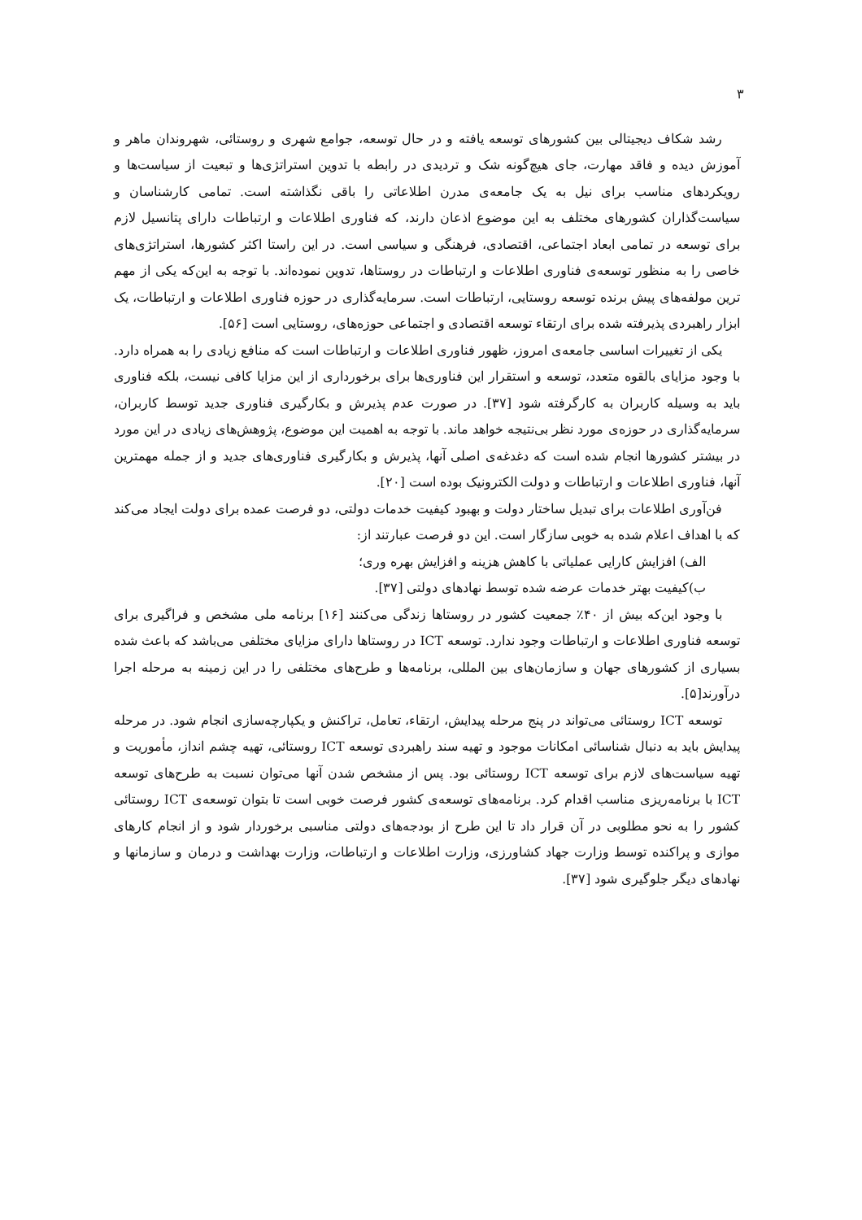۳
رشد شکاف دیجیتالی بین کشورهای توسعه یافته و در حال توسعه، جوامع شهری و روستائی، شهروندان ماهر و آموزش دیده و فاقد مهارت، جای هیچ‌گونه شک و تردیدی در رابطه با تدوین استراتژی‌ها و تبعیت از سیاست‌ها و رویکردهای مناسب برای نیل به یک جامعه‌ی مدرن اطلاعاتی را باقی نگذاشته است. تمامی کارشناسان و سیاست‌گذاران کشورهای مختلف به این موضوع اذعان دارند، که فناوری اطلاعات و ارتباطات دارای پتانسیل لازم برای توسعه در تمامی ابعاد اجتماعی، اقتصادی، فرهنگی و سیاسی است. در این راستا اکثر کشورها، استراتژی‌های خاصی را به منظور توسعه‌ی فناوری اطلاعات و ارتباطات در روستاها، تدوین نموده‌اند. با توجه به این‌که یکی از مهم ترین مولفه‌های پیش برنده توسعه روستایی، ارتباطات است. سرمایه‌گذاری در حوزه فناوری اطلاعات و ارتباطات، یک ابزار راهبردی پذیرفته شده برای ارتقاء توسعه اقتصادی و اجتماعی حوزه‌های، روستایی است [۵۶].
یکی از تغییرات اساسی جامعه‌ی امروز، ظهور فناوری اطلاعات و ارتباطات است که منافع زیادی را به همراه دارد. با وجود مزایای بالقوه متعدد، توسعه و استقرار این فناوری‌ها برای برخورداری از این مزایا کافی نیست، بلکه فناوری باید به وسیله کاربران به کارگرفته شود [۳۷]. در صورت عدم پذیرش و بکارگیری فناوری جدید توسط کاربران، سرمایه‌گذاری در حوزه‌ی مورد نظر بی‌نتیجه خواهد ماند. با توجه به اهمیت این موضوع، پژوهش‌های زیادی در این مورد در بیشتر کشورها انجام شده است که دغدغه‌ی اصلی آنها، پذیرش و بکارگیری فناوری‌های جدید و از جمله مهمترین آنها، فناوری اطلاعات و ارتباطات و دولت الکترونیک بوده است [۲۰].
فن‌آوری اطلاعات برای تبدیل ساختار دولت و بهبود کیفیت خدمات دولتی، دو فرصت عمده برای دولت ایجاد می‌کند که با اهداف اعلام شده به خوبی سازگار است. این دو فرصت عبارتند از:
الف) افزایش کارایی عملیاتی با کاهش هزینه و افزایش بهره وری؛
ب)کیفیت بهتر خدمات عرضه شده توسط نهادهای دولتی [۳۷].
با وجود این‌که بیش از ۴۰٪ جمعیت کشور در روستاها زندگی می‌کنند [۱۶] برنامه ملی مشخص و فراگیری برای توسعه فناوری اطلاعات و ارتباطات وجود ندارد. توسعه ICT در روستاها دارای مزایای مختلفی می‌باشد که باعث شده بسیاری از کشورهای جهان و سازمان‌های بین المللی، برنامه‌ها و طرح‌های مختلفی را در این زمینه به مرحله اجرا درآورند[۵].
توسعه ICT روستائی می‌تواند در پنج مرحله پیدایش، ارتقاء، تعامل، تراکنش و یکپارچه‌سازی انجام شود. در مرحله پیدایش باید به دنبال شناسائی امکانات موجود و تهیه سند راهبردی توسعه ICT روستائی، تهیه چشم انداز، مأموریت و تهیه سیاست‌های لازم برای توسعه ICT روستائی بود. پس از مشخص شدن آنها می‌توان نسبت به طرح‌های توسعه ICT با برنامه‌ریزی مناسب اقدام کرد. برنامه‌های توسعه‌ی کشور فرصت خوبی است تا بتوان توسعه‌ی ICT روستائی کشور را به نحو مطلوبی در آن قرار داد تا این طرح از بودجه‌های دولتی مناسبی برخوردار شود و از انجام کارهای موازی و پراکنده توسط وزارت جهاد کشاورزی، وزارت اطلاعات و ارتباطات، وزارت بهداشت و درمان و سازمانها و نهادهای دیگر جلوگیری شود [۳۷].